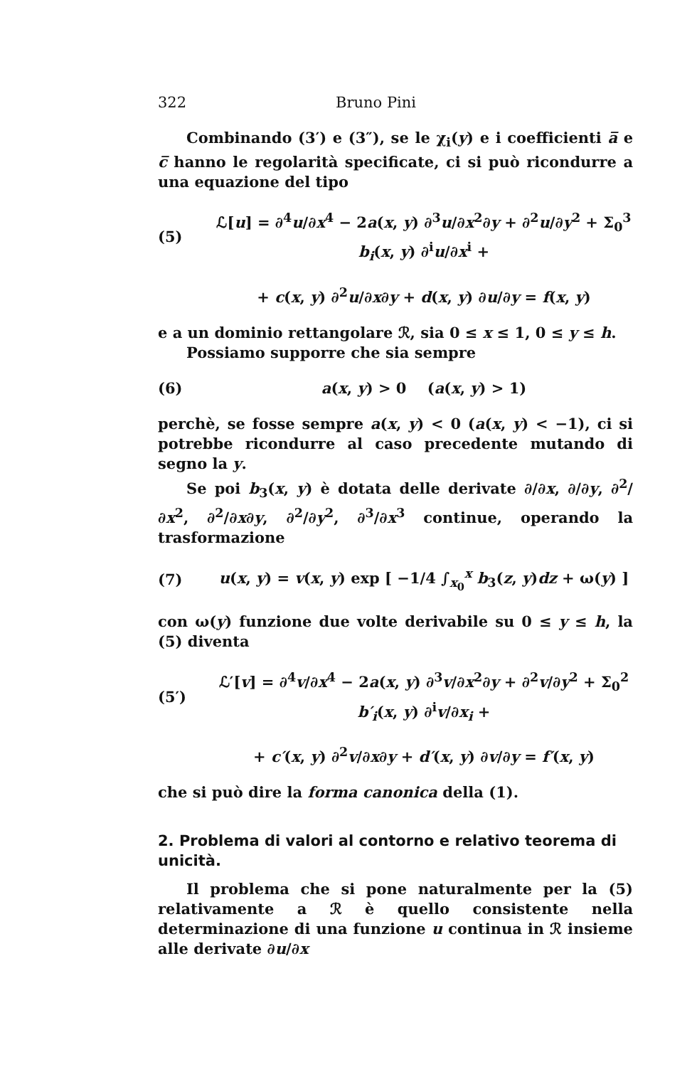322 Bruno Pini
Combinando (3′) e (3″), se le χ<sub>i</sub>(y) e i coefficienti a̅ e c̅ hanno le regolarità specificate, ci si può ricondurre a una equazione del tipo
(5) ℒ[u] = ∂<sup>4</sup>u/∂x<sup>4</sup> − 2a(x, y) ∂<sup>3</sup>u/∂x<sup>2</sup>∂y + ∂<sup>2</sup>u/∂y<sup>2</sup> + Σ<sub>0</sub><sup>3</sup> b<sub>i</sub>(x, y) ∂<sup>i</sup>u/∂x<sup>i</sup> +
+ c(x, y) ∂<sup>2</sup>u/∂x∂y + d(x, y) ∂u/∂y = f(x, y)
e a un dominio rettangolare ℛ, sia 0 ≤ x ≤ 1, 0 ≤ y ≤ h.
Possiamo supporre che sia sempre
(6) a(x, y) > 0 (a(x, y) > 1)
perchè, se fosse sempre a(x, y) < 0 (a(x, y) < −1), ci si potrebbe ricondurre al caso precedente mutando di segno la y.
Se poi b<sub>3</sub>(x, y) è dotata delle derivate ∂/∂x, ∂/∂y, ∂<sup>2</sup>/∂x<sup>2</sup>, ∂<sup>2</sup>/∂x∂y, ∂<sup>2</sup>/∂y<sup>2</sup>, ∂<sup>3</sup>/∂x<sup>3</sup> continue, operando la trasformazione
(7) u(x, y) = v(x, y) exp [ −1/4 ∫<sub>x<sub>0</sub></sub><sup>x</sup> b<sub>3</sub>(z, y)dz + ω(y) ]
con ω(y) funzione due volte derivabile su 0 ≤ y ≤ h, la (5) diventa
(5′) ℒ′[v] = ∂<sup>4</sup>v/∂x<sup>4</sup> − 2a(x, y) ∂<sup>3</sup>v/∂x<sup>2</sup>∂y + ∂<sup>2</sup>v/∂y<sup>2</sup> + Σ<sub>0</sub><sup>2</sup> b′<sub>i</sub>(x, y) ∂<sup>i</sup>v/∂x<sub>i</sub> +
+ c′(x, y) ∂<sup>2</sup>v/∂x∂y + d′(x, y) ∂v/∂y = f′(x, y)
che si può dire la forma canonica della (1).
2. Problema di valori al contorno e relativo teorema di unicità.
Il problema che si pone naturalmente per la (5) relativamente a ℛ è quello consistente nella determinazione di una funzione u continua in ℛ insieme alle derivate ∂u/∂x